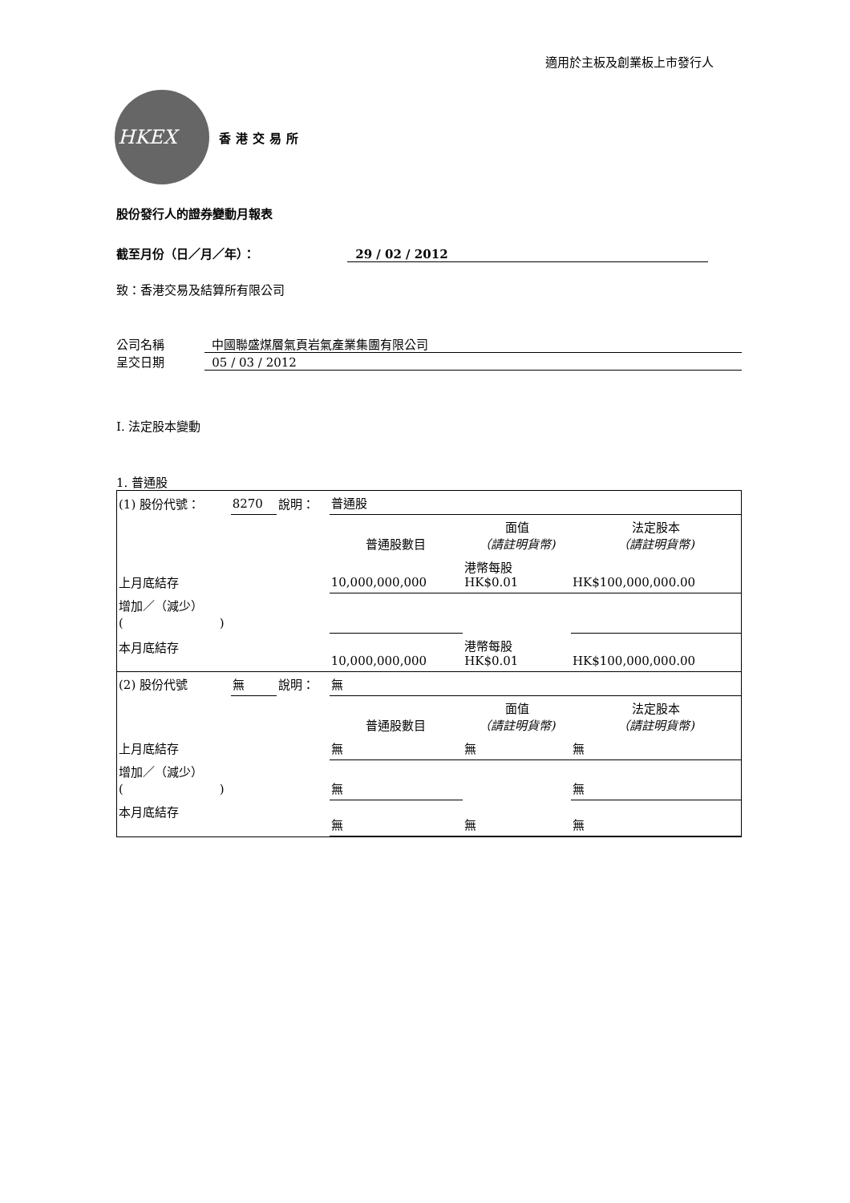適用於主板及創業板上市發行人
HKEX
香港交易所
股份發行人的證券變動月報表
截至月份（日／月／年）： 29 / 02 / 2012
致：香港交易及結算所有限公司
公司名稱 中國聯盛煤層氣頁岩氣產業集團有限公司
呈交日期 05 / 03 / 2012
I. 法定股本變動
1. 普通股
| (1) 股份代號： | 8270 | 說明： | 普通股 | | |
| | | | 普通股數目 | 面值 （請註明貨幣) | 法定股本 （請註明貨幣) |
| 上月底結存 | | | 10,000,000,000 | 港幣每股 HK$0.01 | HK$100,000,000.00 |
| 增加／（減少） ( ) | | | | | |
| 本月底結存 | | | 10,000,000,000 | 港幣每股 HK$0.01 | HK$100,000,000.00 |
| (2) 股份代號 | 無 | 說明： | 無 | | |
| | | | 普通股數目 | 面值 （請註明貨幣) | 法定股本 （請註明貨幣) |
| 上月底結存 | | | 無 | 無 | 無 |
| 增加／（減少） ( ) | | | 無 | | 無 |
| 本月底結存 | | | 無 | 無 | 無 |